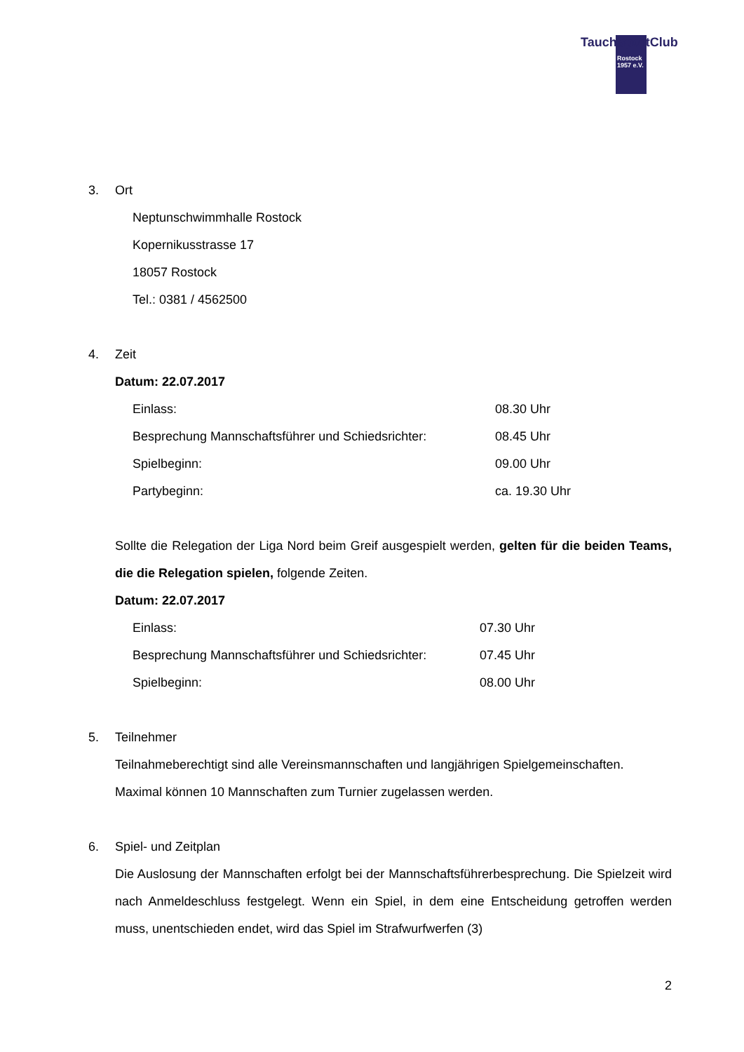TauchSportClub
Rostock
1957 e.V.
3. Ort
Neptunschwimmhalle Rostock
Kopernikusstrasse 17
18057 Rostock
Tel.: 0381 / 4562500
4. Zeit
Datum: 22.07.2017
Einlass: 08.30 Uhr
Besprechung Mannschaftsführer und Schiedsrichter: 08.45 Uhr
Spielbeginn: 09.00 Uhr
Partybeginn: ca. 19.30 Uhr
Sollte die Relegation der Liga Nord beim Greif ausgespielt werden, gelten für die beiden Teams, die die Relegation spielen, folgende Zeiten.
Datum: 22.07.2017
Einlass: 07.30 Uhr
Besprechung Mannschaftsführer und Schiedsrichter: 07.45 Uhr
Spielbeginn: 08.00 Uhr
5. Teilnehmer
Teilnahmeberechtigt sind alle Vereinsmannschaften und langjährigen Spielgemeinschaften. Maximal können 10 Mannschaften zum Turnier zugelassen werden.
6. Spiel- und Zeitplan
Die Auslosung der Mannschaften erfolgt bei der Mannschaftsführerbesprechung. Die Spielzeit wird nach Anmeldeschluss festgelegt. Wenn ein Spiel, in dem eine Entscheidung getroffen werden muss, unentschieden endet, wird das Spiel im Strafwurfwerfen (3)
2